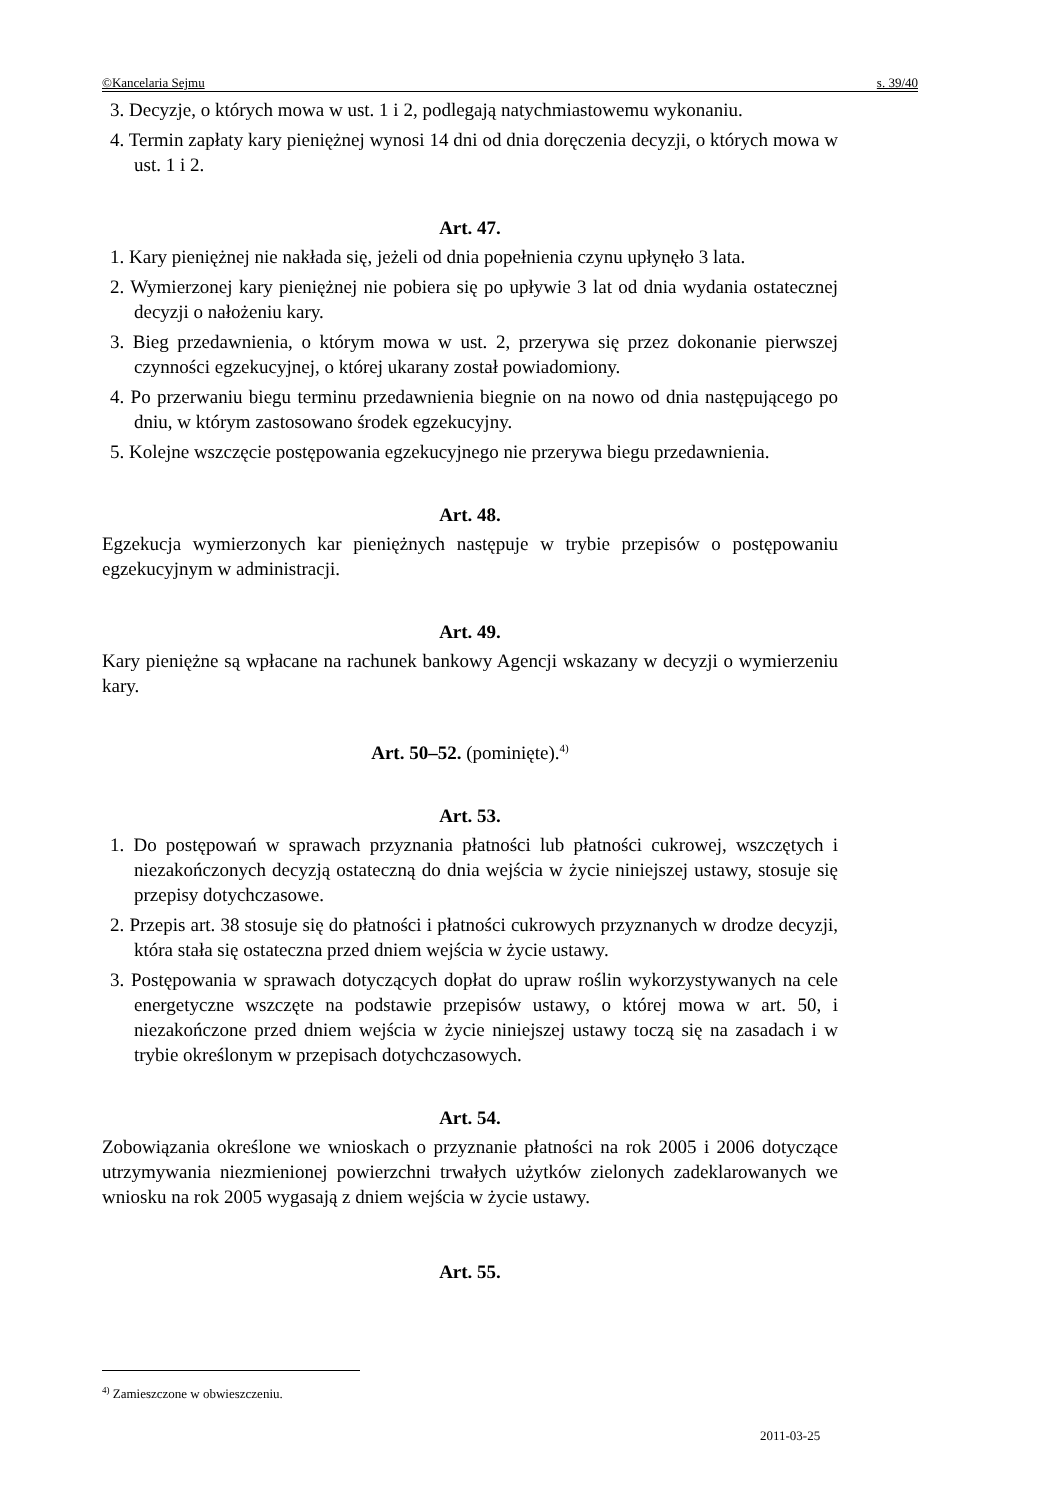©Kancelaria Sejmu s. 39/40
3. Decyzje, o których mowa w ust. 1 i 2, podlegają natychmiastowemu wykonaniu.
4. Termin zapłaty kary pieniężnej wynosi 14 dni od dnia doręczenia decyzji, o których mowa w ust. 1 i 2.
Art. 47.
1. Kary pieniężnej nie nakłada się, jeżeli od dnia popełnienia czynu upłynęło 3 lata.
2. Wymierzonej kary pieniężnej nie pobiera się po upływie 3 lat od dnia wydania ostatecznej decyzji o nałożeniu kary.
3. Bieg przedawnienia, o którym mowa w ust. 2, przerywa się przez dokonanie pierwszej czynności egzekucyjnej, o której ukarany został powiadomiony.
4. Po przerwaniu biegu terminu przedawnienia biegnie on na nowo od dnia następującego po dniu, w którym zastosowano środek egzekucyjny.
5. Kolejne wszczęcie postępowania egzekucyjnego nie przerywa biegu przedawnienia.
Art. 48.
Egzekucja wymierzonych kar pieniężnych następuje w trybie przepisów o postępowaniu egzekucyjnym w administracji.
Art. 49.
Kary pieniężne są wpłacane na rachunek bankowy Agencji wskazany w decyzji o wymierzeniu kary.
Art. 50–52. (pominięte).<sup>4)</sup>
Art. 53.
1. Do postępowań w sprawach przyznania płatności lub płatności cukrowej, wszczętych i niezakończonych decyzją ostateczną do dnia wejścia w życie niniejszej ustawy, stosuje się przepisy dotychczasowe.
2. Przepis art. 38 stosuje się do płatności i płatności cukrowych przyznanych w drodze decyzji, która stała się ostateczna przed dniem wejścia w życie ustawy.
3. Postępowania w sprawach dotyczących dopłat do upraw roślin wykorzystywanych na cele energetyczne wszczęte na podstawie przepisów ustawy, o której mowa w art. 50, i niezakończone przed dniem wejścia w życie niniejszej ustawy toczą się na zasadach i w trybie określonym w przepisach dotychczasowych.
Art. 54.
Zobowiązania określone we wnioskach o przyznanie płatności na rok 2005 i 2006 dotyczące utrzymywania niezmienionej powierzchni trwałych użytków zielonych zadeklarowanych we wniosku na rok 2005 wygasają z dniem wejścia w życie ustawy.
Art. 55.
<sup>4)</sup> Zamieszczone w obwieszczeniu.
2011-03-25